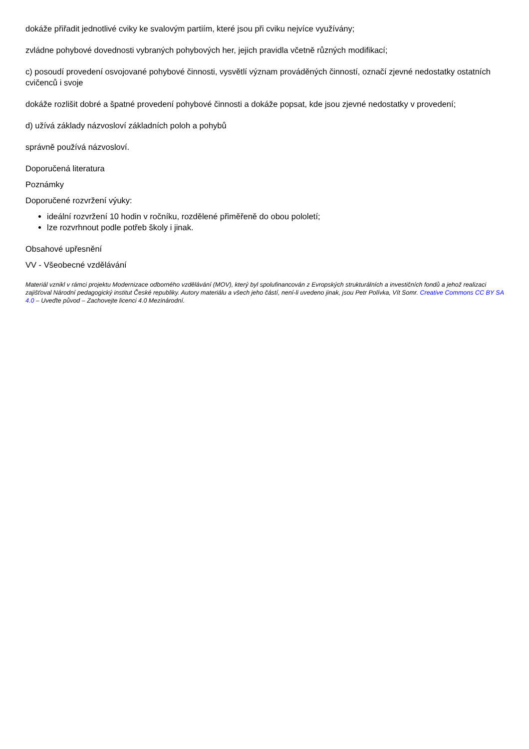dokáže přiřadit jednotlivé cviky ke svalovým partiím, které jsou při cviku nejvíce využívány;
zvládne pohybové dovednosti vybraných pohybových her, jejich pravidla včetně různých modifikací;
c) posoudí provedení osvojované pohybové činnosti, vysvětlí význam prováděných činností, označí zjevné nedostatky ostatních cvičenců i svoje
dokáže rozlišit dobré a špatné provedení pohybové činnosti a dokáže popsat, kde jsou zjevné nedostatky v provedení;
d) užívá základy názvosloví základních poloh a pohybů
správně používá názvosloví.
Doporučená literatura
Poznámky
Doporučené rozvržení výuky:
ideální rozvržení 10 hodin v ročníku, rozdělené přiměřeně do obou pololetí;
lze rozvrhnout podle potřeb školy i jinak.
Obsahové upřesnění
VV - Všeobecné vzdělávání
Materiál vznikl v rámci projektu Modernizace odborného vzdělávání (MOV), který byl spolufinancován z Evropských strukturálních a investičních fondů a jehož realizaci zajišťoval Národní pedagogický institut České republiky. Autory materiálu a všech jeho částí, není-li uvedeno jinak, jsou Petr Polívka, Vít Somr. Creative Commons CC BY SA 4.0 – Uveďte původ – Zachovejte licenci 4.0 Mezinárodní.